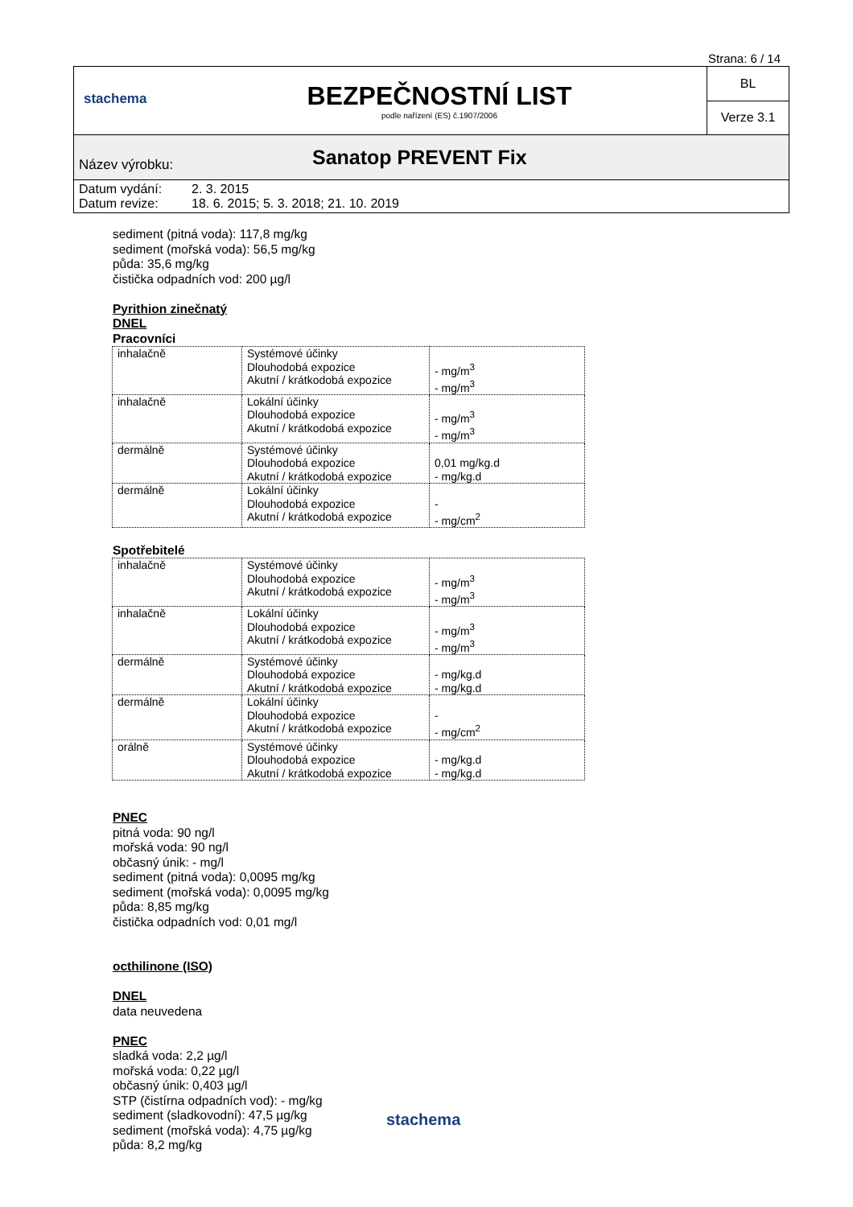Strana: 6 / 14
stachema
BEZPEČNOSTNÍ LIST
podle nařízení (ES) č.1907/2006
BL
Verze 3.1
Název výrobku: Sanatop PREVENT Fix
Datum vydání: 2. 3. 2015
Datum revize: 18. 6. 2015; 5. 3. 2018; 21. 10. 2019
sediment (pitná voda): 117,8 mg/kg
sediment (mořská voda): 56,5 mg/kg
půda: 35,6 mg/kg
čistička odpadních vod: 200 µg/l
Pyrithion zinečnatý
DNEL
Pracovníci
| inhalačně | Systémové účinky Dlouhodobá expozice Akutní / krátkodobá expozice | - mg/m<sup>3</sup> - mg/m<sup>3</sup> |
| inhalačně | Lokální účinky Dlouhodobá expozice Akutní / krátkodobá expozice | - mg/m<sup>3</sup> - mg/m<sup>3</sup> |
| dermálně | Systémové účinky Dlouhodobá expozice Akutní / krátkodobá expozice | 0,01 mg/kg.d - mg/kg.d |
| dermálně | Lokální účinky Dlouhodobá expozice Akutní / krátkodobá expozice | - - mg/cm<sup>2</sup> |
Spotřebitelé
| inhalačně | Systémové účinky Dlouhodobá expozice Akutní / krátkodobá expozice | - mg/m<sup>3</sup> - mg/m<sup>3</sup> |
| inhalačně | Lokální účinky Dlouhodobá expozice Akutní / krátkodobá expozice | - mg/m<sup>3</sup> - mg/m<sup>3</sup> |
| dermálně | Systémové účinky Dlouhodobá expozice Akutní / krátkodobá expozice | - mg/kg.d - mg/kg.d |
| dermálně | Lokální účinky Dlouhodobá expozice Akutní / krátkodobá expozice | - - mg/cm<sup>2</sup> |
| orálně | Systémové účinky Dlouhodobá expozice Akutní / krátkodobá expozice | - mg/kg.d - mg/kg.d |
PNEC
pitná voda: 90 ng/l
mořská voda: 90 ng/l
občasný únik: - mg/l
sediment (pitná voda): 0,0095 mg/kg
sediment (mořská voda): 0,0095 mg/kg
půda: 8,85 mg/kg
čistička odpadních vod: 0,01 mg/l
octhilinone (ISO)
DNEL
data neuvedena
PNEC
sladká voda: 2,2 µg/l
mořská voda: 0,22 µg/l
občasný únik: 0,403 µg/l
STP (čistírna odpadních vod): - mg/kg
sediment (sladkovodní): 47,5 µg/kg
sediment (mořská voda): 4,75 µg/kg
půda: 8,2 mg/kg
stachema